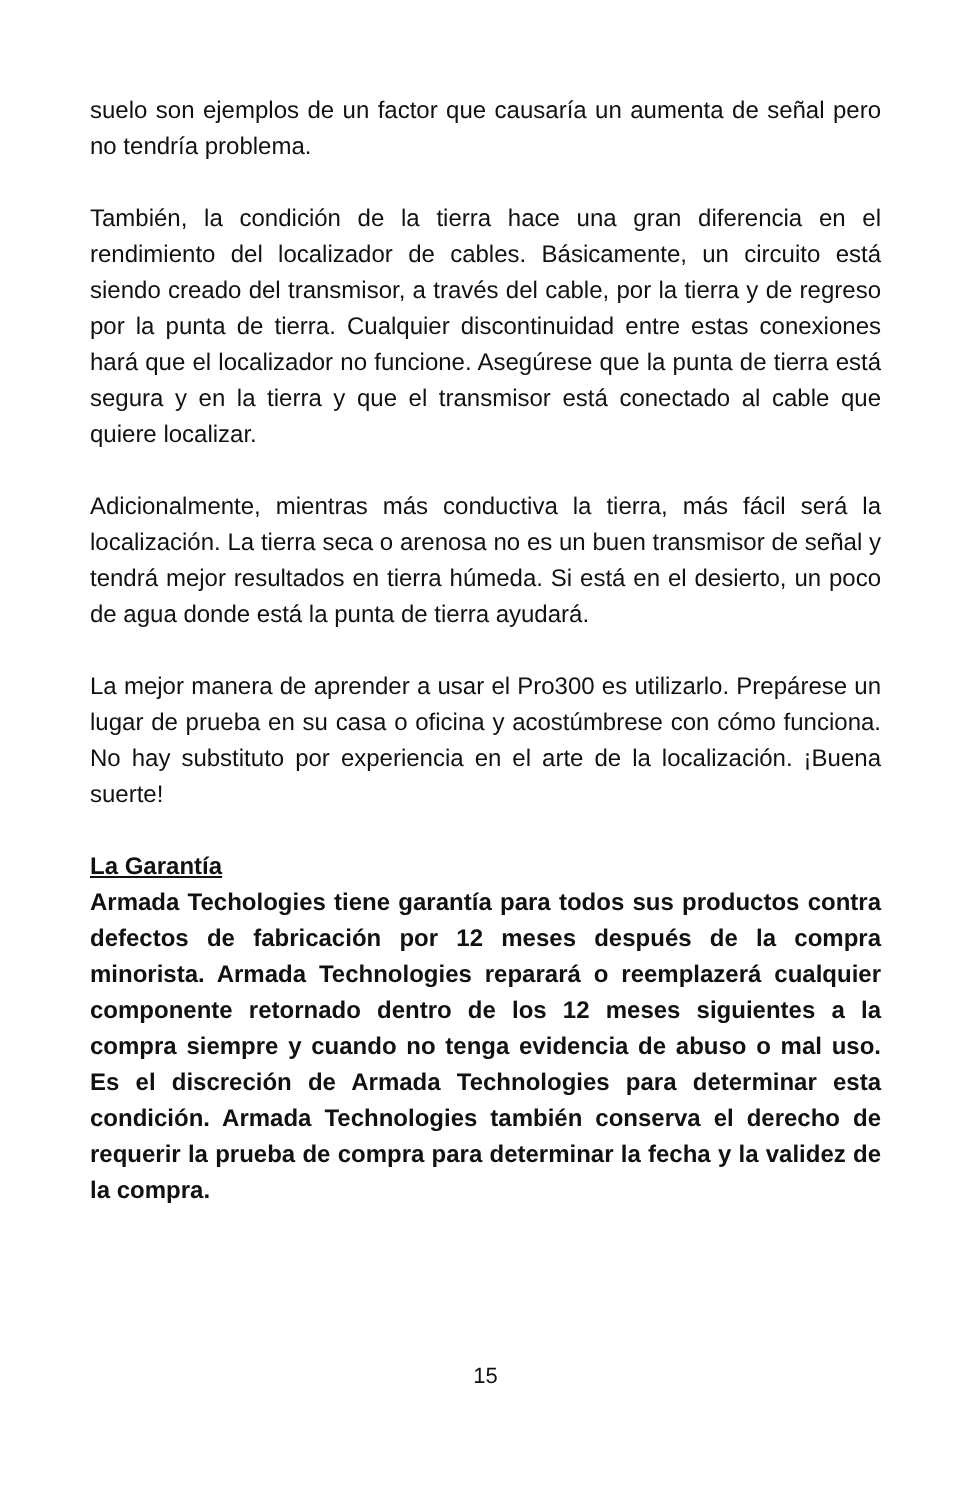suelo son ejemplos de un factor que causaría un aumenta de señal pero no tendría problema.
También, la condición de la tierra hace una gran diferencia en el rendimiento del localizador de cables. Básicamente, un circuito está siendo creado del transmisor, a través del cable, por la tierra y de regreso por la punta de tierra. Cualquier discontinuidad entre estas conexiones hará que el localizador no funcione. Asegúrese que la punta de tierra está segura y en la tierra y que el transmisor está conectado al cable que quiere localizar.
Adicionalmente, mientras más conductiva la tierra, más fácil será la localización. La tierra seca o arenosa no es un buen transmisor de señal y tendrá mejor resultados en tierra húmeda. Si está en el desierto, un poco de agua donde está la punta de tierra ayudará.
La mejor manera de aprender a usar el Pro300 es utilizarlo. Prepárese un lugar de prueba en su casa o oficina y acostúmbrese con cómo funciona. No hay substituto por experiencia en el arte de la localización. ¡Buena suerte!
La Garantía
Armada Techologies tiene garantía para todos sus productos contra defectos de fabricación por 12 meses después de la compra minorista. Armada Technologies reparará o reemplazerá cualquier componente retornado dentro de los 12 meses siguientes a la compra siempre y cuando no tenga evidencia de abuso o mal uso. Es el discreción de Armada Technologies para determinar esta condición. Armada Technologies también conserva el derecho de requerir la prueba de compra para determinar la fecha y la validez de la compra.
15